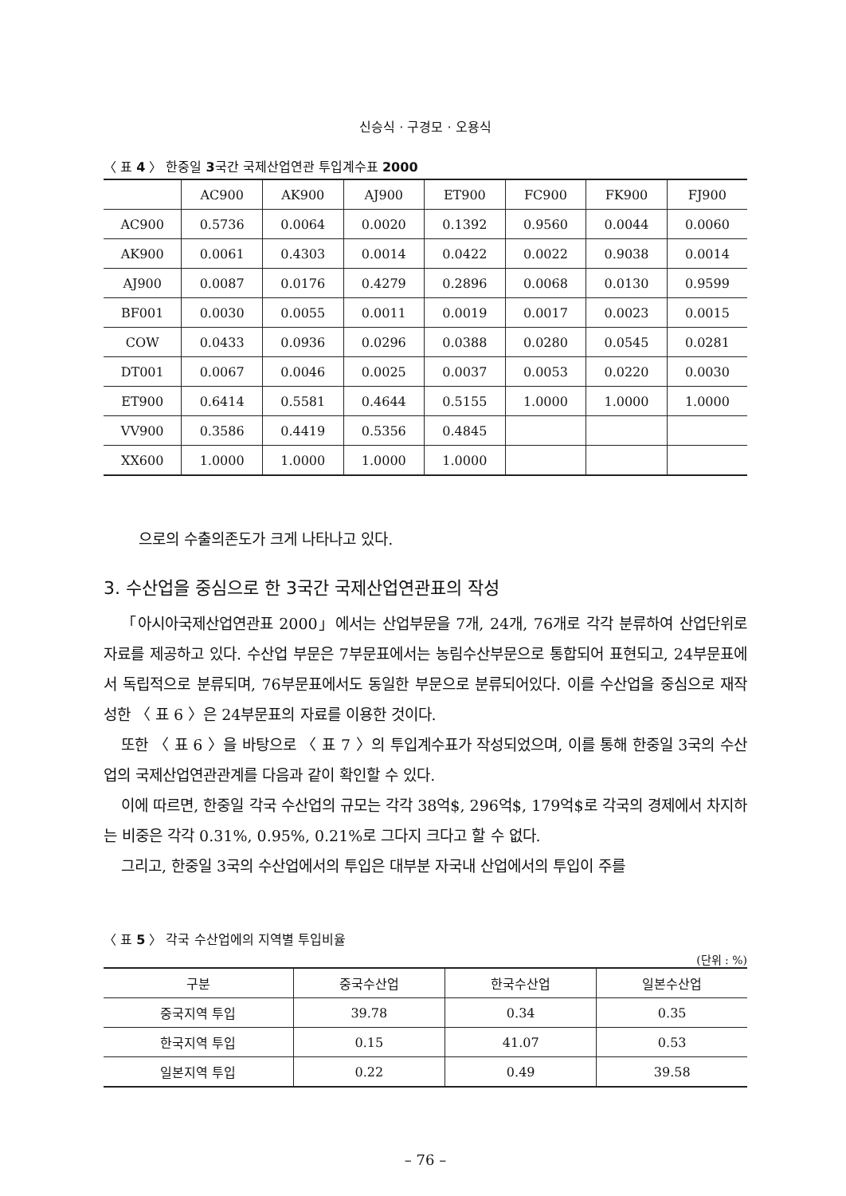신승식 · 구경모 · 오용식
〈 표 4 〉 한중일 3국간 국제산업연관 투입계수표 2000
| | AC900 | AK900 | AJ900 | ET900 | FC900 | FK900 | FJ900 |
| --- | --- | --- | --- | --- | --- | --- | --- |
| AC900 | 0.5736 | 0.0064 | 0.0020 | 0.1392 | 0.9560 | 0.0044 | 0.0060 |
| AK900 | 0.0061 | 0.4303 | 0.0014 | 0.0422 | 0.0022 | 0.9038 | 0.0014 |
| AJ900 | 0.0087 | 0.0176 | 0.4279 | 0.2896 | 0.0068 | 0.0130 | 0.9599 |
| BF001 | 0.0030 | 0.0055 | 0.0011 | 0.0019 | 0.0017 | 0.0023 | 0.0015 |
| COW | 0.0433 | 0.0936 | 0.0296 | 0.0388 | 0.0280 | 0.0545 | 0.0281 |
| DT001 | 0.0067 | 0.0046 | 0.0025 | 0.0037 | 0.0053 | 0.0220 | 0.0030 |
| ET900 | 0.6414 | 0.5581 | 0.4644 | 0.5155 | 1.0000 | 1.0000 | 1.0000 |
| VV900 | 0.3586 | 0.4419 | 0.5356 | 0.4845 | | | |
| XX600 | 1.0000 | 1.0000 | 1.0000 | 1.0000 | | | |
으로의 수출의존도가 크게 나타나고 있다.
3. 수산업을 중심으로 한 3국간 국제산업연관표의 작성
「아시아국제산업연관표 2000」에서는 산업부문을 7개, 24개, 76개로 각각 분류하여 산업단위로 자료를 제공하고 있다. 수산업 부문은 7부문표에서는 농림수산부문으로 통합되어 표현되고, 24부문표에서 독립적으로 분류되며, 76부문표에서도 동일한 부문으로 분류되어있다. 이를 수산업을 중심으로 재작성한 〈 표 6 〉은 24부문표의 자료를 이용한 것이다.
또한 〈 표 6 〉을 바탕으로 〈 표 7 〉의 투입계수표가 작성되었으며, 이를 통해 한중일 3국의 수산업의 국제산업연관관계를 다음과 같이 확인할 수 있다.
이에 따르면, 한중일 각국 수산업의 규모는 각각 38억$, 296억$, 179억$로 각국의 경제에서 차지하는 비중은 각각 0.31%, 0.95%, 0.21%로 그다지 크다고 할 수 없다.
그리고, 한중일 3국의 수산업에서의 투입은 대부분 자국내 산업에서의 투입이 주를
〈 표 5 〉 각국 수산업에의 지역별 투입비율
(단위 : %)
| 구분 | 중국수산업 | 한국수산업 | 일본수산업 |
| --- | --- | --- | --- |
| 중국지역 투입 | 39.78 | 0.34 | 0.35 |
| 한국지역 투입 | 0.15 | 41.07 | 0.53 |
| 일본지역 투입 | 0.22 | 0.49 | 39.58 |
– 76 –